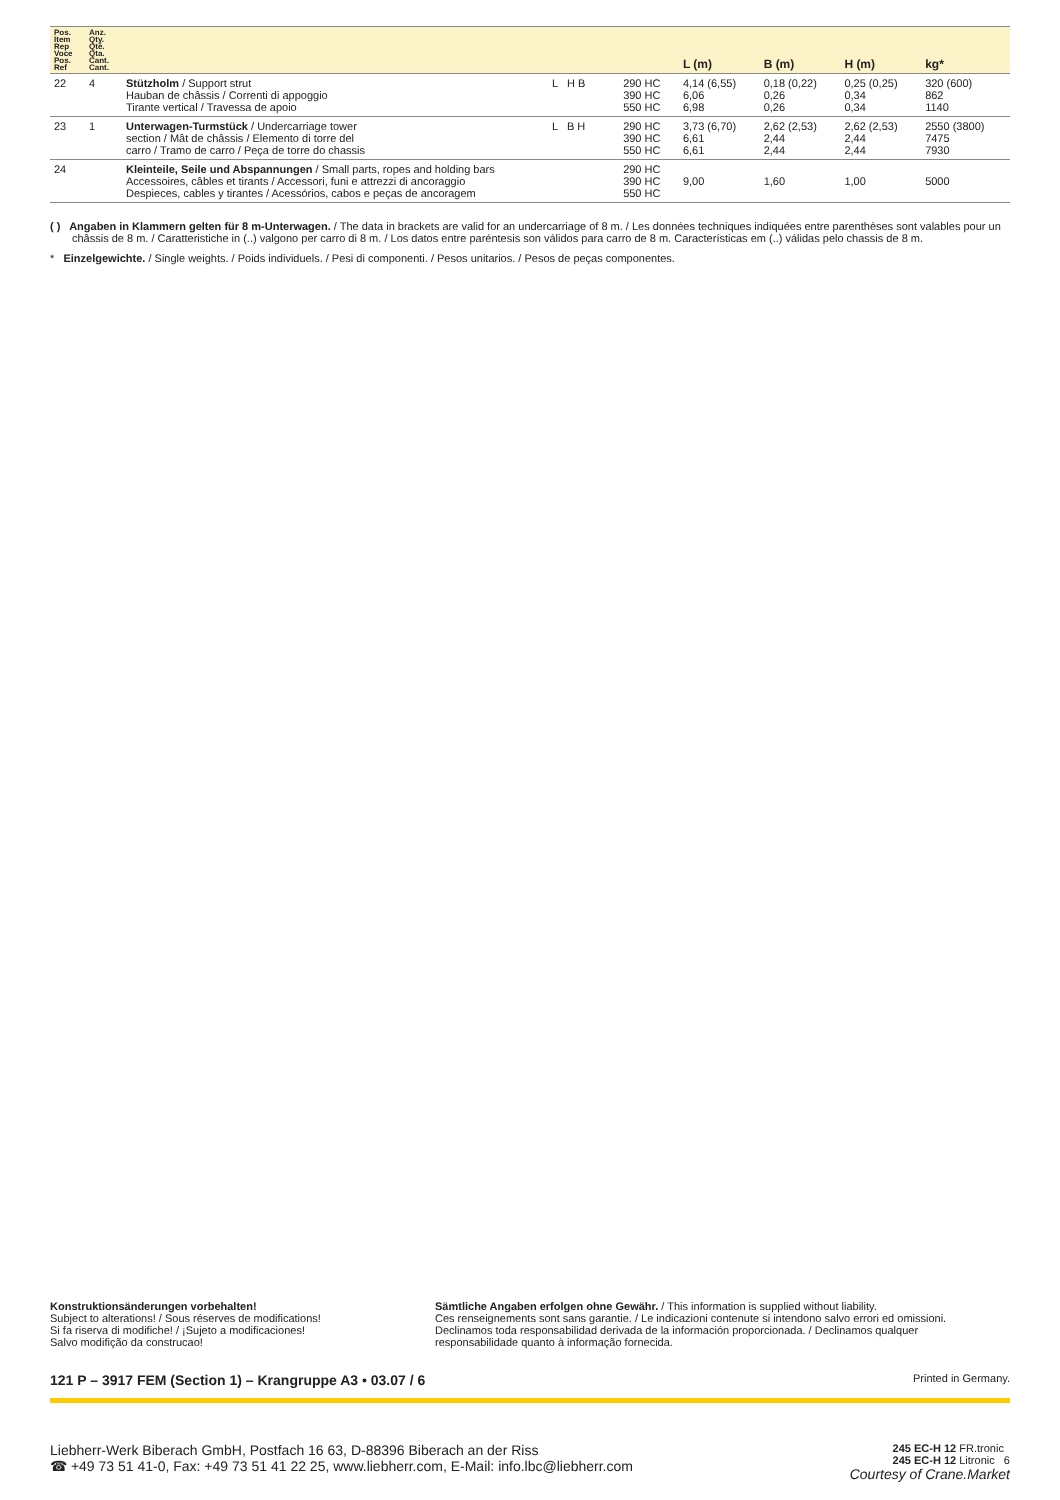| Pos. Item Rep Voce Pos. Ref | Anz. Qty. Qté. Qta. Cant. Cant. | | | | L (m) | B (m) | H (m) | kg* |
| --- | --- | --- | --- | --- | --- | --- | --- | --- |
| 22 | 4 | Stützholm / Support strut Hauban de châssis / Correnti di appoggio Tirante vertical / Travessa de apoio | L H B | 290 HC 390 HC 550 HC | 4,14 (6,55) 6,06 6,98 | 0,18 (0,22) 0,26 0,26 | 0,25 (0,25) 0,34 0,34 | 320 (600) 862 1140 |
| 23 | 1 | Unterwagen-Turmstück / Undercarriage tower section / Mât de châssis / Elemento di torre del carro / Tramo de carro / Peça de torre do chassis | L B H | 290 HC 390 HC 550 HC | 3,73 (6,70) 6,61 6,61 | 2,62 (2,53) 2,44 2,44 | 2,62 (2,53) 2,44 2,44 | 2550 (3800) 7475 7930 |
| 24 | | Kleinteile, Seile und Abspannungen / Small parts, ropes and holding bars Accessoires, câbles et tirants / Accessori, funi e attrezzi di ancoraggio Despieces, cables y tirantes / Acessórios, cabos e peças de ancoragem | | 290 HC 390 HC 550 HC | 9,00 | 1,60 | 1,00 | 5000 |
( ) Angaben in Klammern gelten für 8 m-Unterwagen. / The data in brackets are valid for an undercarriage of 8 m. / Les données techniques indiquées entre parenthèses sont valables pour un châssis de 8 m. / Caratteristiche in (..) valgono per carro di 8 m. / Los datos entre paréntesis son válidos para carro de 8 m. Características em (..) válidas pelo chassis de 8 m.
* Einzelgewichte. / Single weights. / Poids individuels. / Pesi di componenti. / Pesos unitarios. / Pesos de peças componentes.
Konstruktionsänderungen vorbehalten!
Subject to alterations! / Sous réserves de modifications!
Si fa riserva di modifiche! / ¡Sujeto a modificaciones!
Salvo modifição da construcao!
Sämtliche Angaben erfolgen ohne Gewähr. / This information is supplied without liability.
Ces renseignements sont sans garantie. / Le indicazioni contenute si intendono salvo errori ed omissioni.
Declinamos toda responsabilidad derivada de la información proporcionada. / Declinamos qualquer
responsabilidade quanto à informação fornecida.
121 P – 3917 FEM (Section 1) – Krangruppe A3 • 03.07 / 6 Printed in Germany.
Liebherr-Werk Biberach GmbH, Postfach 16 63, D-88396 Biberach an der Riss
☎ +49 73 51 41-0, Fax: +49 73 51 41 22 25, www.liebherr.com, E-Mail: info.lbc@liebherr.com
245 EC-H 12 FR.tronic
245 EC-H 12 Litronic 6
Courtesy of Crane.Market